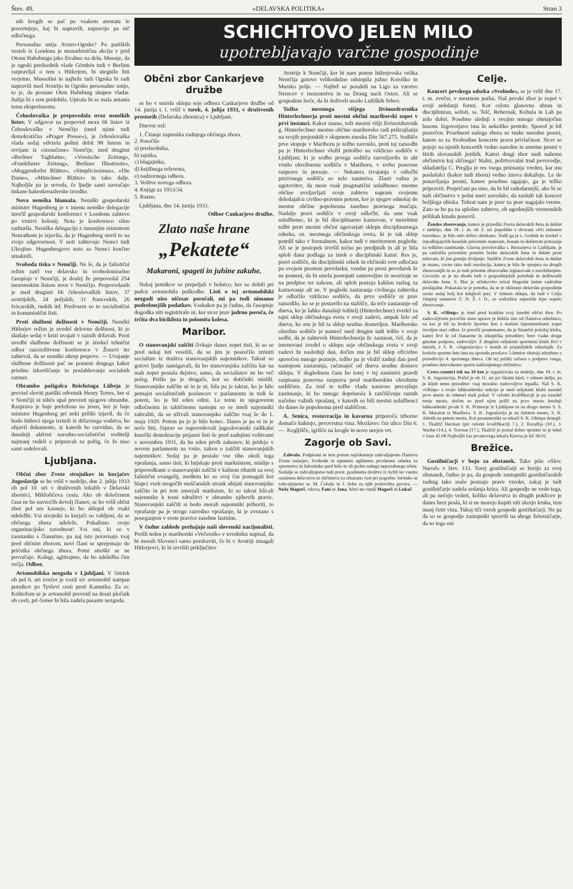Štev. 49. »DELAVSKA POLITIKA« Stran 3
nih krogih se pač po vsakem atentatu le posvetujejo, kaj bi napravili, napravijo pa nič odločnega.
Personalna unija Avstro-Ogrske? Po pariških vesteh iz Londona je monarhistična akcija v prid Otonu Habsburgu jako živahno na delu. Mnenje, da je ogrski predsednik vlade Gömbös tudi v Berlinu razpravljal o tem s Hitlerjem, bi utegnilo biti verjetno. Mussolini in najbrže tudi Ogrska bi radi napravili med Avstrijo in Ogrsko personalno unijo, to je, da postane Oton Habsburg skupen vladar. Italija bi s tem pridobila. Upirala bi se mala antanta temu eksperimentu.
Čehoslovaška je prepovedala uvoz nemških listov. V odgovor na prepoved mora 66 listov iz Čehoslovaške v Nemčijo (med njimi tudi demokratična »Prager Presse«), je čehoslovaška vlada sedaj odvzela poštni debit 98 listom in revijam iz »izenačene« Nemčije, med drugimi »Berliner Tagblattu«, »Vossische Zeitung«, »Frankfurter Zeitung«, Berliner Illustrierte«, »Meggendorfer Blätter«, »Simplicissimus«, »Die Dame«, »Münchner Blätter« in tako dalje. Najboljše pa je seveda, če ljudje sami zavračajo tiskane hakenkreuzlerske izrodke.
Nova nemška blamaža. Nemški gospodarski minister Hugenberg je v imenu nemške delegacije izročil gospodarski konferenci v Londonu zahtevo po vrnitvi kolonij. Nota je konferenco silno razburila. Nemška delegacija z zunanjim ministrom Neurathom je izjavila, da je Hugenberg storil to na svojo odgovornost. V noti zahtevajo Nemci tudi Ukrajino. Hugenbergovo noto so Nemci končno umaknili.
Svoboda tiska v Nemčiji. Ne le, da je fašistični režim zatrl vse delavsko in svobodomiselno časopisje v Nemčiji, je doslej že prepovedal 254 inozemskim listom uvoz v Nemčijo. Prepovedanih je med drugimi 66 čehoslovaških listov, 37 avstrijskih, 24 poljskih, 31 francoskih, 26 švicarskih, ruskih itd. Predvsem so to socialistični in komunistični listi.
Proti službeni dolžnosti v Nemčiji. Nemški Hitlerjev režim je uvedel delovno dolžnost, ki jo skušajo sedaj v krizi uvajati v raznih državah. Proti uvedbi službene dolžnosti se je izrekel tehnični odbor razorožitvene konference v Ženevi ter zahteval, da se nemški ukrep prepove. — Uvajanje službene dolžnosti pač ne pomeni drugega kakor prisilno izkoriščanje in poslabševanje socialnih razmer.
Obrambo požigalca Reichstaga Lübeja je prevzel sloviti pariški odvetnik Henry Torres, ker si v Nemčiji ni nihče upal prevzeti njegove obrambe. Razprava je baje preložena na jesen, ker je baje minister Hugenberg pri neki priliki izjavil, da če bodo hitlerci njega izrinili iz državnega vodstva, bo objavil dokumente, iz katerih bo razvidno, da so današnji aktivni narodno-socialistični voditelji najmanj vedeli o pripravah za požig, če že niso sami sodelovali.
Ljubljana.
Občni zbor Zveze strojnikov in kurjačev Jugoslavije se bo vršil v nedeljo, dne 2. julija 1933 ob pol 10. uri v društvenih lokalih v Delavski zbornici, Miklošičeva cesta. Ako ob določenem času ne bo navzočih dovolj članov, se bo vršil občni zbor pol ure kasneje, ki bo sklepal ob vsaki udeležbi. Vsi strojniki in kurjači so vabljeni, da se občnega zbora udeleže. Pokažimo svojo organizacijsko zavednost! Vsi oni, ki so v zaostanku s članarino, pa naj isto poravnajo vsaj pred občnim zborom, novi člani se sprejemajo do pričetka občnega zbora. Potni stroški se ne povračajo. Kolegi, agitirajmo, da bo udeležba čim večja. Odbor.
Avtomobilska nezgoda v Ljubljani. V četrtek ob pol 6. uri zvečer je vozil siv avtomobil natrpan potnikov po Tyrševi cesti proti Kamniku. Za sv. Krištofom se je avtomobil prevrnil na desni pločnik ob cesti, pri čemer bi bila zadela pasante nezgoda.
SCHICHTOVO JELEN MILO
upotrebljavajo varčne gospodinje
Občni zbor Cankarjeve družbe
se bo v smislu sklepa seje odbora Cankarjeve družbe od 14. junija t. l. vršil v torek, 4. julija 1933, v društvenih prostorih (Delavska zbornica) v Ljubljani.
Dnevni red:
1. Čitanje zapisnika zadnjega občnega zbora.
2. Poročilo
a) predsednika,
b) tajnika,
c) blagajnika,
d) knjižnega referenta,
e) nadzornega odbora.
3. Volitve novega odbora.
4. Knjige za 1933/34.
5. Razno.
Ljubljana, dne 14. junija 1933.
Odbor Cankarjeve družbe.
Zlato naše hrane
„Pekatete“
Makaroni, spageti in juhine zakuhe.
Nekaj potnikov so prepeljali v bolnico, ker so dobili pri padcu avtomobila poškodbe. Listi o tej avtomobilski nezgodi niso ničesar poročali, mi pa tudi nimamo podrobnejših podatkov. Vsekakor pa je čudno, da časopisje dogodka niti registriralo ni, ker sicer prav jadrno poroča, če trčita dva biciklista in polomita kolesa.
Maribor.
O stanovanjski zaščiti čivkajo danes zopet tisti, ki so se pred nekaj leti veselili, da se jim je posrečilo izriniti socialiste iz društva stanovanjskih najemnikov. Takrat so gotovi ljudje namigavali, da bo stanovanjska zaščita kar na mah zopet postala dejstvo, samo, da socialistov ne bo več poleg. Prišlo pa je drugače, kot so dotičniki mislili. Stanovanjske zaščite ni in je ni, bila pa je takrat, ko je bilo petnajst socialističnih poslancev v parlamentu in tudi še potem, ko je bil eden edini. Le temu in njegovemu odločnemu in taktičnemu nastopu so se imeli najemniki zahvaliti, da so uživali stanovanjsko zaščito vsaj še do 1. maja 1929. Potem pa jo je bilo konec. Danes je pa ni in je noče biti, čeprav so napovedovali jugoslovanski radikalni kmečki demokracije prijazni listi še pred zadnjimi volitvami v novembru 1931, da bo eden prvih zakonov, ki pridejo v novem parlamentu na vrsto, zakon o zaščiti stanovanjskih najemnikov. Sedaj pa je postalo vse tiho okoli tega vprašanja, samo tisti, ki hujskajo proti marksistom, mislijo s pripovedkami o stanovanjski zaščiti v kalnem ribariti za svoj fašistični evangelij, medtem ko so svoj čas pomagali kot hlapci vseh mogočih meščanskih strank ubijati stanovanjsko zaščito in pri tem zmerjali marksiste, ki so takrat klicali najemnike k tesni združitvi v obrambo njihovih pravic. Stanovanjski zaščiti si bodo morali najemniki priboriti, to vprašanje pa je strogo razredno vprašanje, ki je zvezano s poseganjem v svete pravice zasebne lastnine.
V čudne zablode prehajajo naši slovenski nacijonalisti. Prošli teden je mariborski »Večernik« v uvodniku napisal, da bi morali Slovenci samo pozdraviti, če bi v Avstriji zmagali Hitlerjevci, ki bi izvršili priključitev
Avstrije k Nemčiji, ker bi nam potem hitlerjevska velika Nemčija gotovo velikodušno odstopila južno Koroško in Mursko polje. — Najbrž so pozabili na Ligo za varstvo Nemcev v inozemstvu in na Drang nach Osten. Ali se gospodom hoče, da bi doživeli usodo Lužiških Srbov.
Tožba mestnega višjega živinozdravnika Hinterlechnerja proti mestni občini mariborski zopet v prvi instanci. Kakor znano, toži mestni višji živinozdravnik g. Hinterlechner mestno občino mariborsko radi prikrajšanja na svojih prejemkih v skupnem znesku Din 567.275. Sodišče prve stopnje v Mariboru je tožbo zavrnilo, proti tej razsodbi pa je Hinterlechner vložil pritožbo na vzklicno sodišče v Ljubljani, ki je sodbo prvega sodišča razveljavilo in akt vrnilo okrožnemu sodišču v Mariboru, v svrho ponovne razprave in presoje. — Nekatera izvajanja v odločbi prizivnega sodišča so zelo zanimiva. Zlasti važna je ugotovitev, da more vsak pragmatični uslužbenec mestne občine uveljavljati svoje zahteve napram svojemu delodajalcu civilno-pravnim potom, ker je njegov odnošaj do mestne občine popolnoma zasebno pravnega značaja. Nadalje pravi sodišče v svoji odločbi, da sme vsak uslužbenec, ki je bil disciplinarno kaznovan, v morebitni tožbi proti mestni občini ugovarjati sklepu disciplinarnega odseka, oz. mestnega občinskega sveta, ki je tak sklep potrdil tako v formalnem, kakor tudi v meritornem pogledu: Ali se je postopek izvršil točno po predpisih in ali je bila sploh dana podlaga za izrek o disciplinski kazni. Res je, pravi sodišče, da disciplinski odsek in občinski svet odločata po svojem prostem prevdarku, vendar pa prost prevdarek še ne pomeni, da bi smela postopati samovoljno in neozirajе se na predpise ter zakone, ali sploh postoja kakšen razlog za kaznovanje ali ne. V pogledu zastaranja civilnega zahtevka je odločilo vzklicno sodišče, da prvo sodišče ni prav razsodilo, ko se je postavilo na stališče, da teče zastaranje od dneva, ko je lahko današnji tožitelj (Hinterlechner) zvedel za tajni sklep občinskega sveta v svoji zadevi, ampak šele od dneva, ko mu je bil ta sklep uradno dostavljen. Mariborsko okrožno sodišče je namreč med drugim tudi trdilo v svoji sodbi, da je zahtevek Hinterlechnerja že zastaran, češ, da je imenovani zvedel o sklepu seje občinskega sveta v svoji zadevi že naslednji dan, dočim mu je bil sklep oficielno sporočen mnogo pozneje, tožbo pa je vložil zadnji dan pred nastopom zastaranja, računajoč od dneva uradne dostave sklepa. V doglednem času bo torej v tej zanimivi pravdi razpisana ponovna razprava pred mariborskim okrožnim sodiščem. Za izid te tožbe vlada naravno precejšnje zanimanje, ki bo mnogo doprinesla k razčiščenju raznih načelno važnih vprašanj, v katerih so bili mestni uslužbenci do danes še popolnoma pred stališčem.
A. Senica, restavracija in kavarna priporoča izborno domačo kuhinjo, prvovrstna vina. Mozlavec čez ulico Din 6.—. Kegljišče, igrišče na krogle in novo urejen vrt.
Zagorje ob Savi.
Zahvala. Podpisani se tem potom najiskreneje zahvaljujemo članstvu Zveze rudarjev, Svobode in njenemu agilnemu pevskemu odseku za spremstvo in žalostinke pred hišo in ob grobu našega nepozabnega očeta. Nadalje se zahvaljujemo tudi prost. gasilnemu društvu iz Aržiš ter vsemu ostalemu delavstvu in občinstvu za izkazano čast pri pogrebu. Istotako se zahvaljujemo ss. M. Čobalu in J. Arhu za njih poslovilna govora. — Neža Magorš, vdova; Fani in Jana, hčeri ter ostali Magorš in Lukač.
Celje.
Koncert pevskega odseka »Svobode«, se je vršil dne 17. t. m. zvečer, v mestnem parku. Naš pevski zbor je zopet v svoji nekdanji formi. Kot celota glasovno ubran in discipliniran, solisti, ss. Telč, Rebernak, Kobula in Lah pa zelo dobri. Posebno slednji s svojim mnogo obetajočim basom. Izgovorjavo ima še nekoliko pretrdo. Spored je bil posrečen. Posebnost našega zbora so ruske narodne pesmi, katere so za Svobodine koncerte prava privlačnost. Sicer se pojejo na njenih koncertih vedno narodne in umetne pesmi v štirih slovanskih jezikih. Kateri drugi zbor nudi našemu občinstvu kaj sličnega? Stalni, požrtvovalni trud pevovodje, skladatelja C. Preglja je res vsega priznanja vreden, kar mu poslušalci (kakor tudi zboru) vedno znova dokažejo. Le do ponavljanja pesmi, katere posebno ugajajo, ga je težko pripraviti. Prepričani pa smo, da bi bil radodarnejši, ako bi se tudi občinstvo v polni meri zavedalo, da zasluži tak koncert boljšega obiska. Tokrat nam je prav za prav nagajalo vreme. Zato se bo pa na splošno zahtevo, ob ugodnejših vremenskih prilikah kmalu ponovil.
Žensko zborovanje, katero je priredila Zveza delavskih žena in deklet v nedeljo, dne 18. t. m. ob 3. uri popoldne v dvorani »Pri zelenem travniku«, je bilo zelo dobro obiskano. Vodil ga je s. Godnik in izrekel v izpodbujajočih besedah prisotnim materam, ženam in dekletom priznanje za tolikšno zanimanje. Glavna poročevalka s. Brezarjeva iz Ljubljane, je pa razložila prisotnim potrebo borbe delavskih žena in deklet proti težavam, ki jim grenijo življenje. Stališče Zveze delavskih žena in deklet je znano, ravno tako tudi resolucija, katera je bila že sprejeta na drugih zborovanjih in so jo tudi prisotne zborovalke izglasovale z navdušenjem. Govorilo se je na shodu tudi o gospodinjskih potrebah in dolžnostih delavske žene. S. Mar je učinkovito orisal blagodat lastne zadružne prodajalne. Pokazala se je potreba, da se je oklenejo delavske gospodinje ravno sedaj bolj kot kdajkoli prej. V trdnem sklepu, da tudi v Celju čimprej ustanove Z. D. Ž. i. D., so sodružice zapustile lepo uspelo zborovanje.
S. K. »Olimp« je imel pred kratkim svoj izredni občni zbor. Po zadovoljivem poročilu stare uprave je dobila ista od članstva odrešnico, na kar je bil za bodoče športno leto z malimi izpremembami zopet izvoljen stari odbor. Iz poročil posnemamo, da je finančni položaj kluba, kateri živi le od članarine in izkupička prireditev, brez vsake druge gmotne podpore, zadovoljiv. Z drugimi celjskimi sportnimi klubi živi v mirnih, z S. K. »Jugoslavijo« v tesnih in prijateljskih odnošajih. Za bodoče sportno leto ima na sporedu proslavo 5-letnice obstoja združeno s prireditvijo 4. sportnega dneva. Ob tej priliki računa s podporo vsega, posebno delavskemu sportu naklonjenega občinstva.
Cross-countri tek na 10 km je organizirala za nedeljo, dne 18. t. m. S. K. Jugoslavija. Pričel je ob 11. uri pri Skalni kleti, v silnem dežju, pa je kljub temu prireditev vsaj moralno zadovoljivo izpadla. Naš S. K. »Olimp« s svojo lahkoatletsko sekcijo je med celjskimi klubi zasedel prvo mesto in odnesel mali pokal. V celotni kvalifikaciji je pa zasedel tretje mesto, dočim so pred njim prišli na prvo mesto letošnji lahkoatletski prvak S. K. Primorje iz Ljubljane in na drugo mesto S. S. K. Maraton iz Maribora. S. K. Jugoslavija je na četrtem mestu, S. K. Atletik na petem mestu. Kot posamezniki so tekači S. K. Olimpa dosegli: 1. Tkalčič Herman (pri celotni kvalifikaciji 7.), 2. Koražija (10.), 3. Staube (14.), 4. Travnar (17.), Tkalčič je postal dober sprinter in je tekel v času 42.08 Najboljši čas prvakovega tekača Krevsa je bil 38.02.
Brežice.
Gostilničarji v boju za obstanek. Tako piše »Slov. Narod« v štev. 133. Torej gostilničarji se borijo za svoj obstanek, čudno je pa, da gospode zastopniki gostilničarskih zadrug tako malo poznajo prave vzroke, zakaj je tudi gostilničarje zadela sedanja kriza. Ali gospodje ne vedo tega, ali pa nočejo vedeti, koliko delavstva in drugih poklicev je danes brez posla, ki si ne morejo kupiti niti skorjo kruha, tem manj četrt vina. Tukaj tiči vzrok gospode gostilničarji. Ne pa da so se gospodje zastopniki spravili na uboge železničarje, da so tega oni